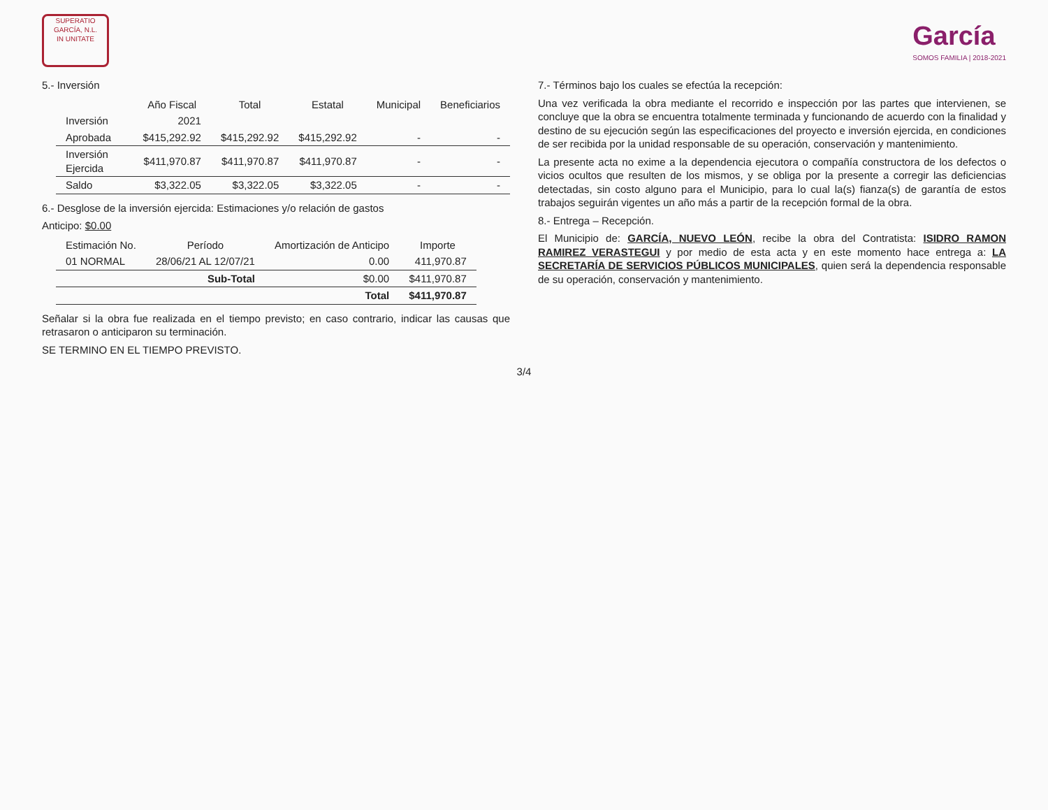SUPERATIO
GARCÍA, N.L.
IN UNITATE
García
SOMOS FAMILIA | 2018-2021
5.- Inversión
| | Año Fiscal | Total | Estatal | Municipal | Beneficiarios |
| --- | --- | --- | --- | --- | --- |
| Inversión | 2021 | | | | |
| Aprobada | $415,292.92 | $415,292.92 | $415,292.92 | - | - |
| Inversión Ejercida | $411,970.87 | $411,970.87 | $411,970.87 | - | - |
| Saldo | $3,322.05 | $3,322.05 | $3,322.05 | - | - |
6.- Desglose de la inversión ejercida: Estimaciones y/o relación de gastos
Anticipo: $0.00
| Estimación No. | Período | Amortización de Anticipo | Importe |
| --- | --- | --- | --- |
| 01 NORMAL | 28/06/21 AL 12/07/21 | 0.00 | 411,970.87 |
| | Sub-Total | $0.00 | $411,970.87 |
| | | Total | $411,970.87 |
Señalar si la obra fue realizada en el tiempo previsto; en caso contrario, indicar las causas que retrasaron o anticiparon su terminación.
SE TERMINO EN EL TIEMPO PREVISTO.
7.- Términos bajo los cuales se efectúa la recepción:
Una vez verificada la obra mediante el recorrido e inspección por las partes que intervienen, se concluye que la obra se encuentra totalmente terminada y funcionando de acuerdo con la finalidad y destino de su ejecución según las especificaciones del proyecto e inversión ejercida, en condiciones de ser recibida por la unidad responsable de su operación, conservación y mantenimiento.
La presente acta no exime a la dependencia ejecutora o compañía constructora de los defectos o vicios ocultos que resulten de los mismos, y se obliga por la presente a corregir las deficiencias detectadas, sin costo alguno para el Municipio, para lo cual la(s) fianza(s) de garantía de estos trabajos seguirán vigentes un año más a partir de la recepción formal de la obra.
8.- Entrega – Recepción.
El Municipio de: GARCÍA, NUEVO LEÓN, recibe la obra del Contratista: ISIDRO RAMON RAMIREZ VERASTEGUI y por medio de esta acta y en este momento hace entrega a: LA SECRETARÍA DE SERVICIOS PÚBLICOS MUNICIPALES, quien será la dependencia responsable de su operación, conservación y mantenimiento.
3/4